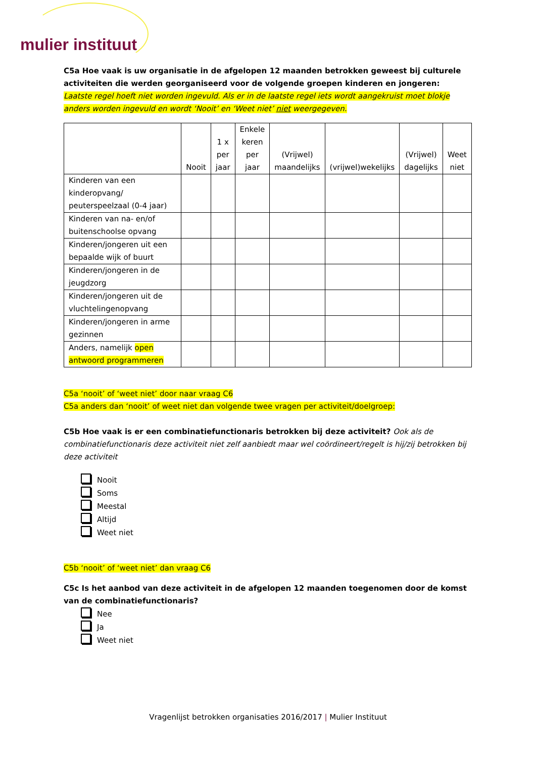mulier instituut
C5a Hoe vaak is uw organisatie in de afgelopen 12 maanden betrokken geweest bij culturele activiteiten die werden georganiseerd voor de volgende groepen kinderen en jongeren:
Laatste regel hoeft niet worden ingevuld. Als er in de laatste regel iets wordt aangekruist moet blokje anders worden ingevuld en wordt ‘Nooit’ en ‘Weet niet’ niet weergegeven.
| | Nooit | 1 x per jaar | Enkele keren per jaar | (Vrijwel) maandelijks | (vrijwel)wekelijks | (Vrijwel) dagelijks | Weet niet |
| --- | --- | --- | --- | --- | --- | --- | --- |
| Kinderen van een kinderopvang/ peuterspeelzaal (0-4 jaar) | | | | | | | |
| Kinderen van na- en/of buitenschoolse opvang | | | | | | | |
| Kinderen/jongeren uit een bepaalde wijk of buurt | | | | | | | |
| Kinderen/jongeren in de jeugdzorg | | | | | | | |
| Kinderen/jongeren uit de vluchtelingenopvang | | | | | | | |
| Kinderen/jongeren in arme gezinnen | | | | | | | |
| Anders, namelijk open antwoord programmeren | | | | | | | |
C5a ‘nooit’ of ‘weet niet’ door naar vraag C6
C5a anders dan ‘nooit’ of weet niet dan volgende twee vragen per activiteit/doelgroep:
C5b Hoe vaak is er een combinatiefunctionaris betrokken bij deze activiteit? Ook als de combinatiefunctionaris deze activiteit niet zelf aanbiedt maar wel coördineert/regelt is hij/zij betrokken bij deze activiteit
Nooit
Soms
Meestal
Altijd
Weet niet
C5b ‘nooit’ of ‘weet niet’ dan vraag C6
C5c Is het aanbod van deze activiteit in de afgelopen 12 maanden toegenomen door de komst van de combinatiefunctionaris?
Nee
Ja
Weet niet
Vragenlijst betrokken organisaties 2016/2017 | Mulier Instituut